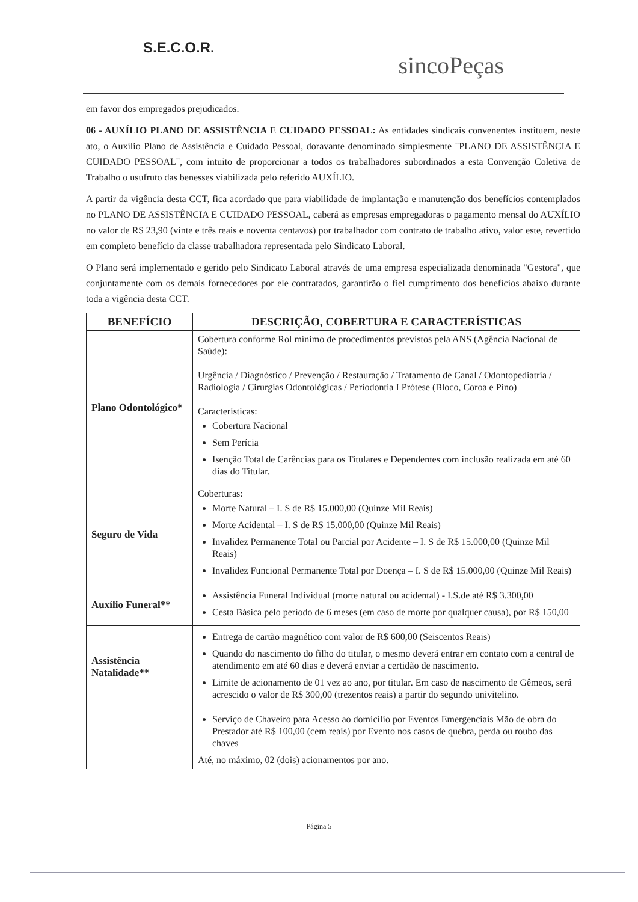S.E.C.O.R.
sincoPeças
em favor dos empregados prejudicados.
06 - AUXÍLIO PLANO DE ASSISTÊNCIA E CUIDADO PESSOAL: As entidades sindicais convenentes instituem, neste ato, o Auxílio Plano de Assistência e Cuidado Pessoal, doravante denominado simplesmente "PLANO DE ASSISTÊNCIA E CUIDADO PESSOAL", com intuito de proporcionar a todos os trabalhadores subordinados a esta Convenção Coletiva de Trabalho o usufruto das benesses viabilizada pelo referido AUXÍLIO.
A partir da vigência desta CCT, fica acordado que para viabilidade de implantação e manutenção dos benefícios contemplados no PLANO DE ASSISTÊNCIA E CUIDADO PESSOAL, caberá as empresas empregadoras o pagamento mensal do AUXÍLIO no valor de R$ 23,90 (vinte e três reais e noventa centavos) por trabalhador com contrato de trabalho ativo, valor este, revertido em completo benefício da classe trabalhadora representada pelo Sindicato Laboral.
O Plano será implementado e gerido pelo Sindicato Laboral através de uma empresa especializada denominada "Gestora", que conjuntamente com os demais fornecedores por ele contratados, garantirão o fiel cumprimento dos benefícios abaixo durante toda a vigência desta CCT.
| BENEFÍCIO | DESCRIÇÃO, COBERTURA E CARACTERÍSTICAS |
| --- | --- |
| Plano Odontológico* | Cobertura conforme Rol mínimo de procedimentos previstos pela ANS (Agência Nacional de Saúde): Urgência / Diagnóstico / Prevenção / Restauração / Tratamento de Canal / Odontopediatria / Radiologia / Cirurgias Odontológicas / Periodontia I Prótese (Bloco, Coroa e Pino) Características: Cobertura Nacional Sem Perícia Isenção Total de Carências para os Titulares e Dependentes com inclusão realizada em até 60 dias do Titular. |
| Seguro de Vida | Coberturas: Morte Natural – I. S de R$ 15.000,00 (Quinze Mil Reais) Morte Acidental – I. S de R$ 15.000,00 (Quinze Mil Reais) Invalidez Permanente Total ou Parcial por Acidente – I. S de R$ 15.000,00 (Quinze Mil Reais) Invalidez Funcional Permanente Total por Doença – I. S de R$ 15.000,00 (Quinze Mil Reais) |
| Auxílio Funeral** | Assistência Funeral Individual (morte natural ou acidental) - I.S.de até R$ 3.300,00 Cesta Básica pelo período de 6 meses (em caso de morte por qualquer causa), por R$ 150,00 |
| Assistência Natalidade** | Entrega de cartão magnético com valor de R$ 600,00 (Seiscentos Reais) Quando do nascimento do filho do titular, o mesmo deverá entrar em contato com a central de atendimento em até 60 dias e deverá enviar a certidão de nascimento. Limite de acionamento de 01 vez ao ano, por titular. Em caso de nascimento de Gêmeos, será acrescido o valor de R$ 300,00 (trezentos reais) a partir do segundo univitelino. |
| | Serviço de Chaveiro para Acesso ao domicílio por Eventos Emergenciais Mão de obra do Prestador até R$ 100,00 (cem reais) por Evento nos casos de quebra, perda ou roubo das chaves Até, no máximo, 02 (dois) acionamentos por ano. |
Página 5